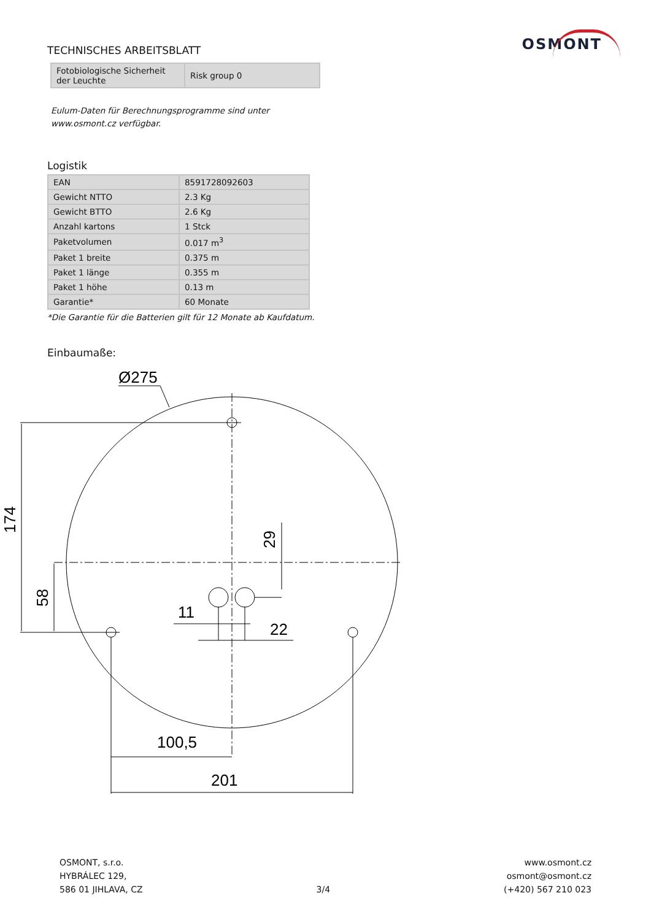OSMONT
TECHNISCHES ARBEITSBLATT
| Fotobiologische Sicherheit der Leuchte | Risk group 0 |
Eulum-Daten für Berechnungsprogramme sind unter
www.osmont.cz verfügbar.
Logistik
| EAN | 8591728092603 |
| Gewicht NTTO | 2.3 Kg |
| Gewicht BTTO | 2.6 Kg |
| Anzahl kartons | 1 Stck |
| Paketvolumen | 0.017 m<sup>3</sup> |
| Paket 1 breite | 0.375 m |
| Paket 1 länge | 0.355 m |
| Paket 1 höhe | 0.13 m |
| Garantie* | 60 Monate |
*Die Garantie für die Batterien gilt für 12 Monate ab Kaufdatum.
Einbaumaße:
Ø275
11
22
100,5
201
174
58
29
OSMONT, s.r.o.
HYBRÁLEC 129,
586 01 JIHLAVA, CZ
3/4
www.osmont.cz
osmont@osmont.cz
(+420) 567 210 023